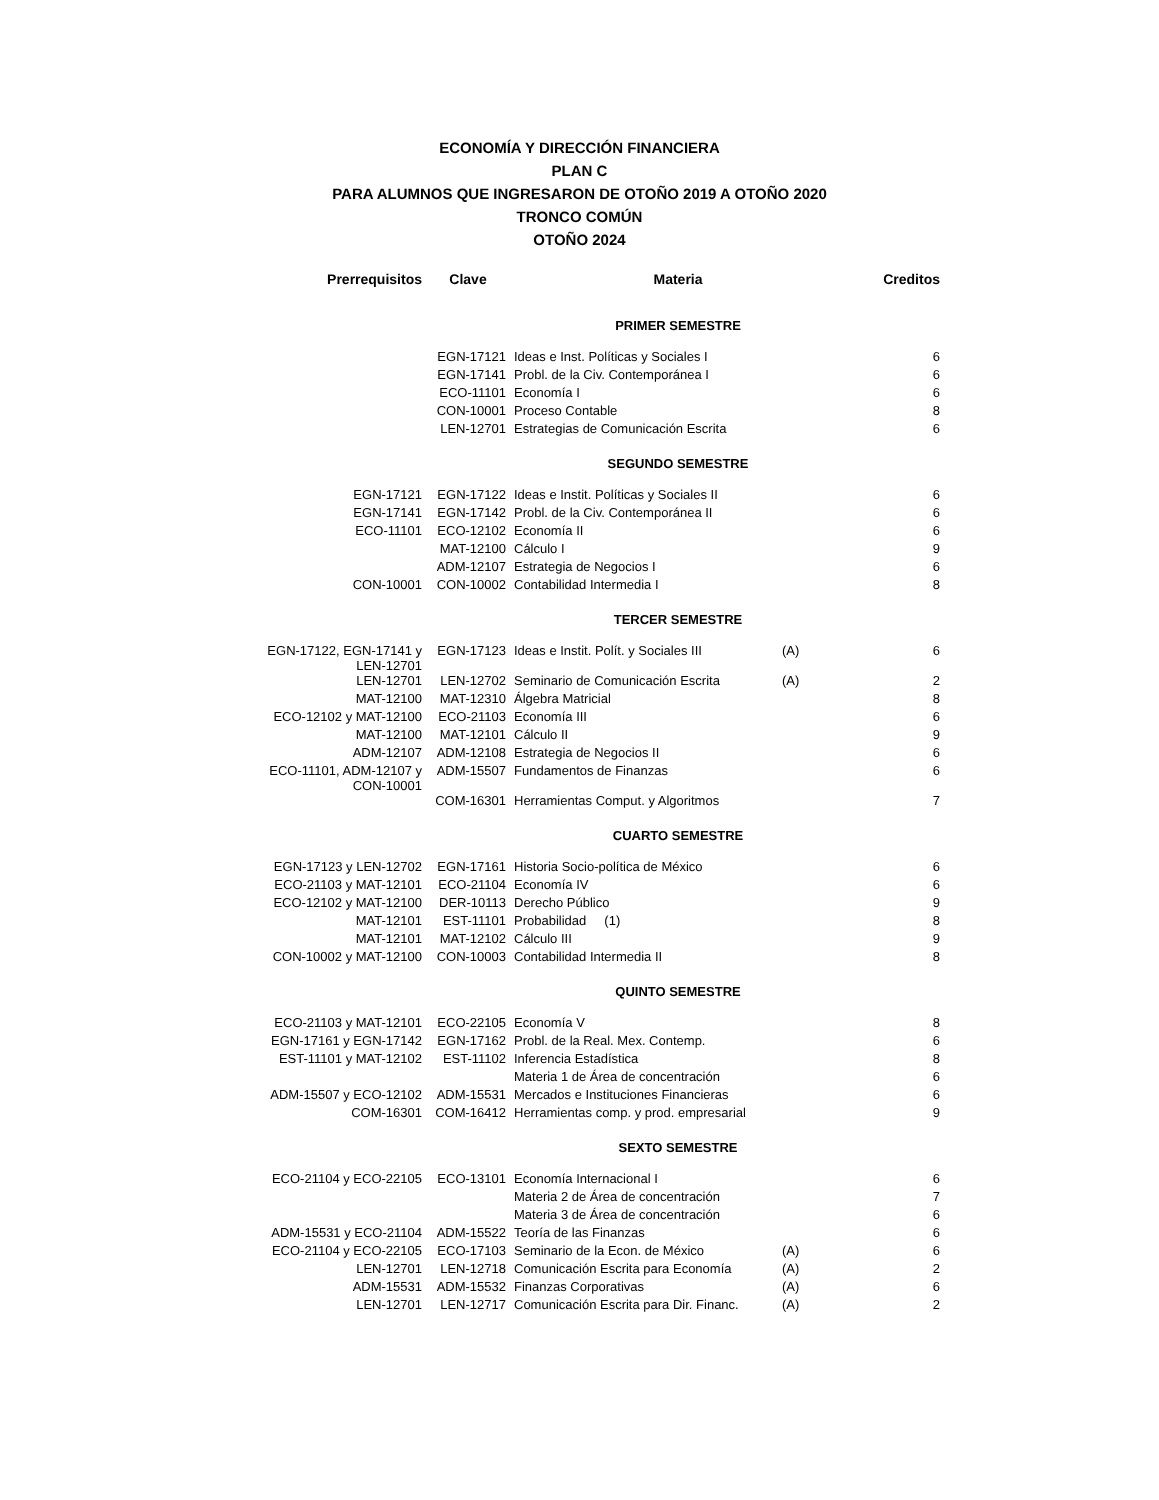ECONOMÍA Y DIRECCIÓN FINANCIERA
PLAN C
PARA ALUMNOS QUE INGRESARON DE OTOÑO 2019 A OTOÑO 2020
TRONCO COMÚN
OTOÑO 2024
| Prerrequisitos | Clave | Materia | | Creditos |
| --- | --- | --- | --- | --- |
| | | PRIMER SEMESTRE | | |
| | EGN-17121 | Ideas e Inst. Políticas y Sociales I | | 6 |
| | EGN-17141 | Probl. de la Civ. Contemporánea I | | 6 |
| | ECO-11101 | Economía I | | 6 |
| | CON-10001 | Proceso Contable | | 8 |
| | LEN-12701 | Estrategias de Comunicación Escrita | | 6 |
| | | SEGUNDO SEMESTRE | | |
| EGN-17121 | EGN-17122 | Ideas e Instit. Políticas y Sociales II | | 6 |
| EGN-17141 | EGN-17142 | Probl. de la Civ. Contemporánea II | | 6 |
| ECO-11101 | ECO-12102 | Economía II | | 6 |
| | MAT-12100 | Cálculo I | | 9 |
| | ADM-12107 | Estrategia de Negocios I | | 6 |
| CON-10001 | CON-10002 | Contabilidad Intermedia I | | 8 |
| | | TERCER SEMESTRE | | |
| EGN-17122, EGN-17141 y LEN-12701 | EGN-17123 | Ideas e Instit. Polít. y Sociales III | (A) | 6 |
| LEN-12701 | LEN-12702 | Seminario de Comunicación Escrita | (A) | 2 |
| MAT-12100 | MAT-12310 | Álgebra Matricial | | 8 |
| ECO-12102 y MAT-12100 | ECO-21103 | Economía III | | 6 |
| MAT-12100 | MAT-12101 | Cálculo II | | 9 |
| ADM-12107 | ADM-12108 | Estrategia de Negocios II | | 6 |
| ECO-11101, ADM-12107 y CON-10001 | ADM-15507 | Fundamentos de Finanzas | | 6 |
| | COM-16301 | Herramientas Comput. y Algoritmos | | 7 |
| | | CUARTO SEMESTRE | | |
| EGN-17123 y LEN-12702 | EGN-17161 | Historia Socio-política de México | | 6 |
| ECO-21103 y MAT-12101 | ECO-21104 | Economía IV | | 6 |
| ECO-12102 y MAT-12100 | DER-10113 | Derecho Público | | 9 |
| MAT-12101 | EST-11101 | Probabilidad (1) | | 8 |
| MAT-12101 | MAT-12102 | Cálculo III | | 9 |
| CON-10002 y MAT-12100 | CON-10003 | Contabilidad Intermedia II | | 8 |
| | | QUINTO SEMESTRE | | |
| ECO-21103 y MAT-12101 | ECO-22105 | Economía V | | 8 |
| EGN-17161 y EGN-17142 | EGN-17162 | Probl. de la Real. Mex. Contemp. | | 6 |
| EST-11101 y MAT-12102 | EST-11102 | Inferencia Estadística | | 8 |
| | | Materia 1 de Área de concentración | | 6 |
| ADM-15507 y ECO-12102 | ADM-15531 | Mercados e Instituciones Financieras | | 6 |
| COM-16301 | COM-16412 | Herramientas comp. y prod. empresarial | | 9 |
| | | SEXTO SEMESTRE | | |
| ECO-21104 y ECO-22105 | ECO-13101 | Economía Internacional I | | 6 |
| | | Materia 2 de Área de concentración | | 7 |
| | | Materia 3 de Área de concentración | | 6 |
| ADM-15531 y ECO-21104 | ADM-15522 | Teoría de las Finanzas | | 6 |
| ECO-21104 y ECO-22105 | ECO-17103 | Seminario de la Econ. de México | (A) | 6 |
| LEN-12701 | LEN-12718 | Comunicación Escrita para Economía | (A) | 2 |
| ADM-15531 | ADM-15532 | Finanzas Corporativas | (A) | 6 |
| LEN-12701 | LEN-12717 | Comunicación Escrita para Dir. Financ. | (A) | 2 |